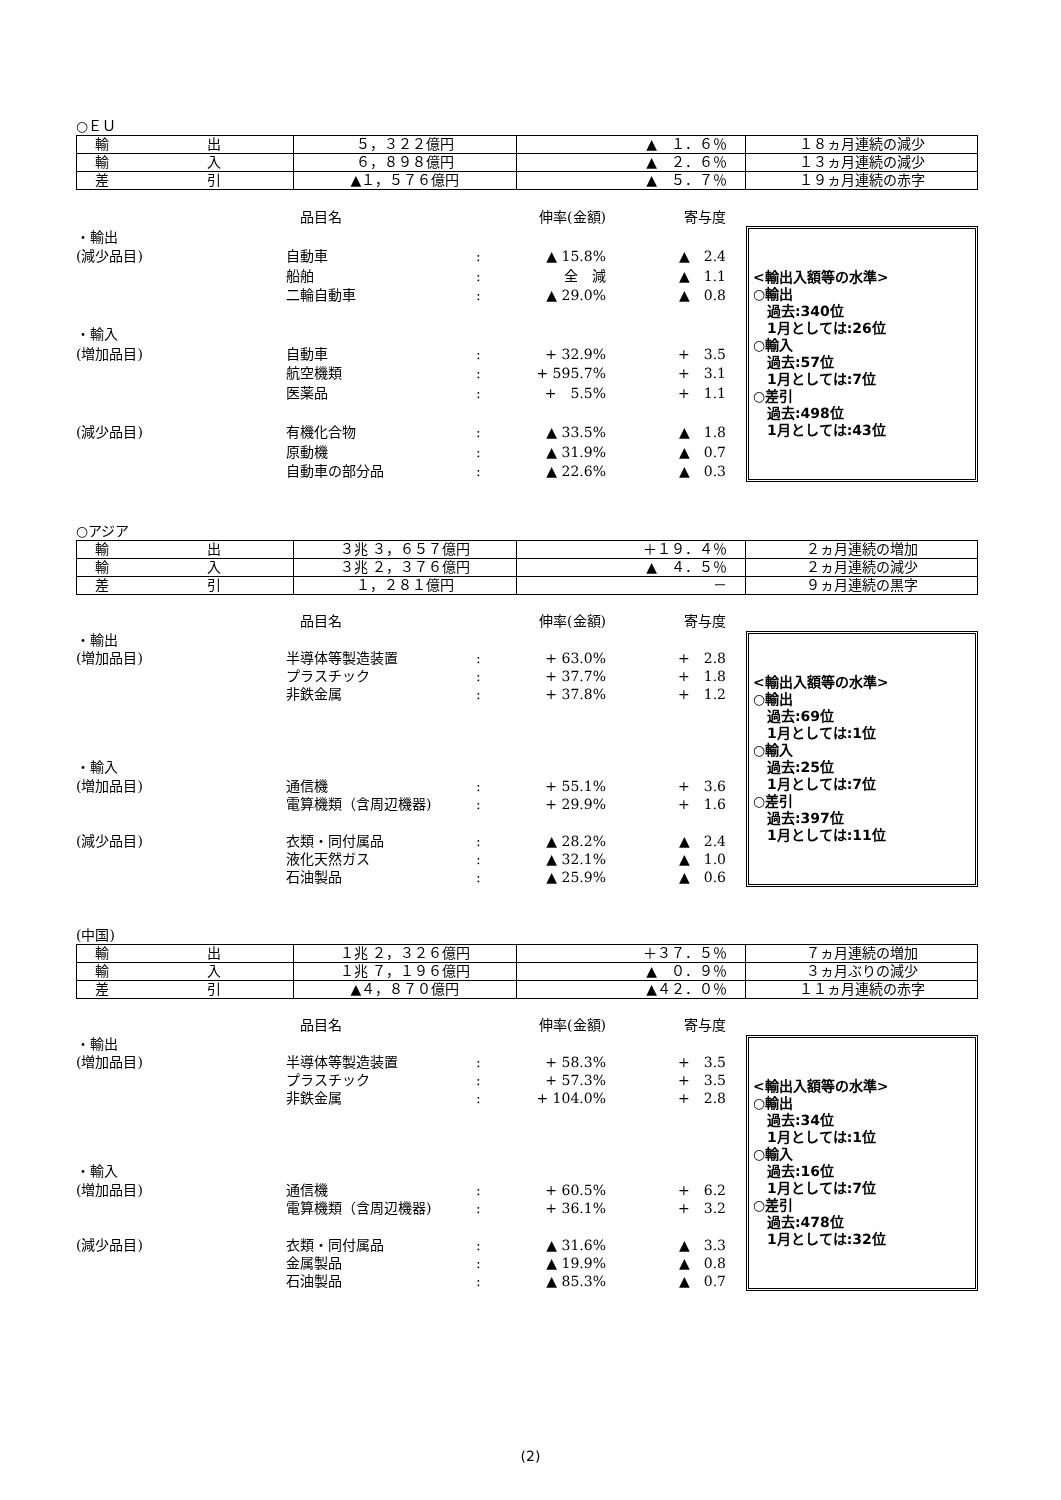○ＥＵ
| 輸 出 | ５，３２２億円 | ▲ １．６％ | １８ヵ月連続の減少 |
| 輸 入 | ６，８９８億円 | ▲ ２．６％ | １３ヵ月連続の減少 |
| 差 引 | ▲１，５７６億円 | ▲ ５．７％ | １９ヵ月連続の赤字 |
| | 品目名 | | 伸率(金額) | 寄与度 |
| ・輸出 | | | | |
| (減少品目) | 自動車 | : | ▲ 15.8% | ▲ 2.4 |
| | 船舶 | : | 全 減 | ▲ 1.1 |
| | 二輪自動車 | : | ▲ 29.0% | ▲ 0.8 |
| ・輸入 | | | | |
| (増加品目) | 自動車 | : | + 32.9% | + 3.5 |
| | 航空機類 | : | + 595.7% | + 3.1 |
| | 医薬品 | : | + 5.5% | + 1.1 |
| (減少品目) | 有機化合物 | : | ▲ 33.5% | ▲ 1.8 |
| | 原動機 | : | ▲ 31.9% | ▲ 0.7 |
| | 自動車の部分品 | : | ▲ 22.6% | ▲ 0.3 |
<輸出入額等の水準>
○輸出
　過去:340位
　1月としては:26位
○輸入
　過去:57位
　1月としては:7位
○差引
　過去:498位
　1月としては:43位
○アジア
| 輸 出 | ３兆 ３，６５７億円 | ＋１９．４％ | ２ヵ月連続の増加 |
| 輸 入 | ３兆 ２，３７６億円 | ▲ ４．５％ | ２ヵ月連続の減少 |
| 差 引 | １，２８１億円 | － | ９ヵ月連続の黒字 |
| | 品目名 | | 伸率(金額) | 寄与度 |
| ・輸出 | | | | |
| (増加品目) | 半導体等製造装置 | : | + 63.0% | + 2.8 |
| | プラスチック | : | + 37.7% | + 1.8 |
| | 非鉄金属 | : | + 37.8% | + 1.2 |
| ・輸入 | | | | |
| (増加品目) | 通信機 | : | + 55.1% | + 3.6 |
| | 電算機類（含周辺機器) | : | + 29.9% | + 1.6 |
| (減少品目) | 衣類・同付属品 | : | ▲ 28.2% | ▲ 2.4 |
| | 液化天然ガス | : | ▲ 32.1% | ▲ 1.0 |
| | 石油製品 | : | ▲ 25.9% | ▲ 0.6 |
<輸出入額等の水準>
○輸出
　過去:69位
　1月としては:1位
○輸入
　過去:25位
　1月としては:7位
○差引
　過去:397位
　1月としては:11位
(中国)
| 輸 出 | １兆 ２，３２６億円 | ＋３７．５％ | ７ヵ月連続の増加 |
| 輸 入 | １兆 ７，１９６億円 | ▲ ０．９％ | ３ヵ月ぶりの減少 |
| 差 引 | ▲４，８７０億円 | ▲４２．０％ | １１ヵ月連続の赤字 |
| | 品目名 | | 伸率(金額) | 寄与度 |
| ・輸出 | | | | |
| (増加品目) | 半導体等製造装置 | : | + 58.3% | + 3.5 |
| | プラスチック | : | + 57.3% | + 3.5 |
| | 非鉄金属 | : | + 104.0% | + 2.8 |
| ・輸入 | | | | |
| (増加品目) | 通信機 | : | + 60.5% | + 6.2 |
| | 電算機類（含周辺機器) | : | + 36.1% | + 3.2 |
| (減少品目) | 衣類・同付属品 | : | ▲ 31.6% | ▲ 3.3 |
| | 金属製品 | : | ▲ 19.9% | ▲ 0.8 |
| | 石油製品 | : | ▲ 85.3% | ▲ 0.7 |
<輸出入額等の水準>
○輸出
　過去:34位
　1月としては:1位
○輸入
　過去:16位
　1月としては:7位
○差引
　過去:478位
　1月としては:32位
(2)